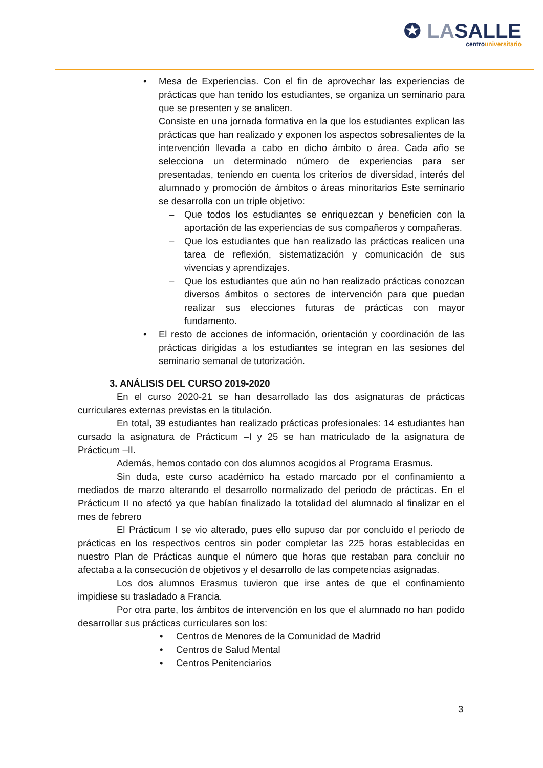✪ LASALLE
centrouniversitario
• Mesa de Experiencias. Con el fin de aprovechar las experiencias de prácticas que han tenido los estudiantes, se organiza un seminario para que se presenten y se analicen.
Consiste en una jornada formativa en la que los estudiantes explican las prácticas que han realizado y exponen los aspectos sobresalientes de la intervención llevada a cabo en dicho ámbito o área. Cada año se selecciona un determinado número de experiencias para ser presentadas, teniendo en cuenta los criterios de diversidad, interés del alumnado y promoción de ámbitos o áreas minoritarios Este seminario se desarrolla con un triple objetivo:
– Que todos los estudiantes se enriquezcan y beneficien con la aportación de las experiencias de sus compañeros y compañeras.
– Que los estudiantes que han realizado las prácticas realicen una tarea de reflexión, sistematización y comunicación de sus vivencias y aprendizajes.
– Que los estudiantes que aún no han realizado prácticas conozcan diversos ámbitos o sectores de intervención para que puedan realizar sus elecciones futuras de prácticas con mayor fundamento.
• El resto de acciones de información, orientación y coordinación de las prácticas dirigidas a los estudiantes se integran en las sesiones del seminario semanal de tutorización.
3. ANÁLISIS DEL CURSO 2019-2020
En el curso 2020-21 se han desarrollado las dos asignaturas de prácticas curriculares externas previstas en la titulación.
En total, 39 estudiantes han realizado prácticas profesionales: 14 estudiantes han cursado la asignatura de Prácticum –I y 25 se han matriculado de la asignatura de Prácticum –II.
Además, hemos contado con dos alumnos acogidos al Programa Erasmus.
Sin duda, este curso académico ha estado marcado por el confinamiento a mediados de marzo alterando el desarrollo normalizado del periodo de prácticas. En el Prácticum II no afectó ya que habían finalizado la totalidad del alumnado al finalizar en el mes de febrero
El Prácticum I se vio alterado, pues ello supuso dar por concluido el periodo de prácticas en los respectivos centros sin poder completar las 225 horas establecidas en nuestro Plan de Prácticas aunque el número que horas que restaban para concluir no afectaba a la consecución de objetivos y el desarrollo de las competencias asignadas.
Los dos alumnos Erasmus tuvieron que irse antes de que el confinamiento impidiese su trasladado a Francia.
Por otra parte, los ámbitos de intervención en los que el alumnado no han podido desarrollar sus prácticas curriculares son los:
• Centros de Menores de la Comunidad de Madrid
• Centros de Salud Mental
• Centros Penitenciarios
3